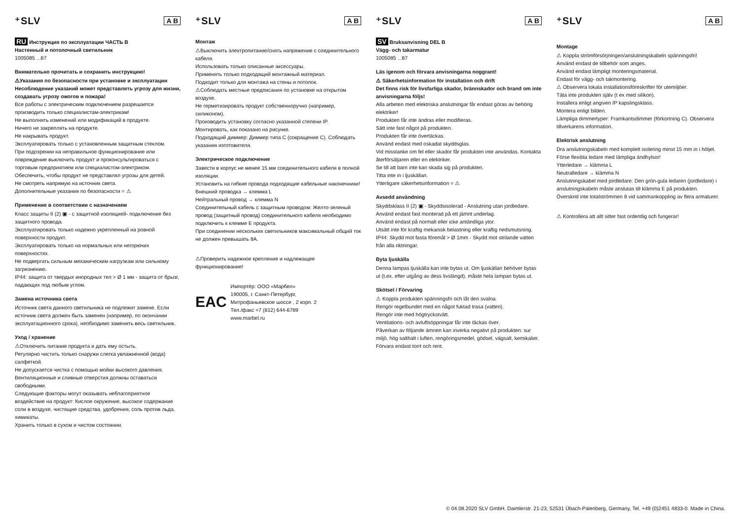⁺SLV A B
RU Инструкция по эксплуатации ЧАСТЬ B
Настенный и потолочный светильник
1005085 ...87
Внимательно прочитать и сохранить инструкцию!
⚠Указания по безопасности при установке и эксплуатации
Несоблюдение указаний может представлять угрозу для жизни, создавать угрозу ожогов и пожара!
Все работы с электрическим подключением разрешается производить только специалистам-электрикам!
Не выполнять изменений или модификаций в продукте.
Ничего не закреплять на продукте.
Не накрывать продукт.
Эксплуатировать только с установленным защитным стеклом.
При подозрении на неправильное функционирование или повреждение выключить продукт и проконсультироваться с торговым предприятием или специалистом-электриком.
Обеспечить, чтобы продукт не представлял угрозы для детей.
Не смотреть напрямую на источник света.
Дополнительные указания по безопасности = ⚠
Применение в соответствии с назначением
Класс защиты II (2) ▣ - с защитной изоляцией- подключение без защитного провода.
Эксплуатировать только надежно укрепленный на ровной поверхности продукт.
Эксплуатировать только на нормальных или негорючих поверхностях.
Не подвергать сильным механическим нагрузкам или сильному загрязнению.
IP44: защита от твердых инородных тел > Ø 1 мм - защита от брызг, падающих под любым углом.
Замена источника света
Источник света данного светильника не подлежит замене. Если источник света должен быть заменен (например, по окончании эксплуатационного срока), необходимо заменить весь светильник.
Уход / хранение
⚠Отключить питание продукта и дать ему остыть.
Регулярно чистить только снаружи слегка увлажненной (вода) салфеткой.
Не допускается чистка с помощью мойки высокого давления.
Вентиляционные и сливные отверстия должны оставаться свободными.
Следующие факторы могут оказывать неблагоприятное воздействие на продукт: Кислое окружение, высокое содержание соли в воздухе, чистящие средства, удобрения, соль против льда, химикаты.
Хранить только в сухом и чистом состоянии.
⁺SLV A B
Монтаж
⚠Выключить электропитание/снять напряжение с соединительного кабеля.
Использовать только описанные аксессуары.
Применять только подходящий монтажный материал.
Подходит только для монтажа на стены и потолок.
⚠Соблюдать местные предписания по установке на открытом воздухе.
Не герметизировать продукт собственноручно (например, силиконом).
Производить установку согласно указанной степени IP.
Монтировать, как показано на рисунке.
Подходящий диммер: Диммер типа С (сокращение С). Соблюдать указания изготовителя.
Электрическое подключение
Завести в корпус не менее 15 мм соединительного кабеля в полной изоляции.
Установить на гибкие провода подходящие кабельные наконечники!
Внешний проводка → клемма L
Нейтральный провод → клемма N
Соединительный кабель с защитным проводом: Желто-зеленый провод (защитный провод) соединительного кабеля необходимо подключить к клемме E продукта.
При соединении нескольких светильников максимальный общий ток не должен превышать 8А.
⚠Проверить надежное крепление и надлежащее функционирование!
EAC
Импортёр: ООО «Марбел»
190005, г. Санкт-Петербург,
Митрофаньевское шоссе , 2 корп. 2
Тел./факс +7 (812) 644-6789
www.marbel.ru
⁺SLV A B
SV Bruksanvisning DEL B
Vägg- och takarmatur
1005085 ...87
Läs igenom och förvara anvisningarna noggrant!
⚠ Säkerhetsinformation för installation och drift
Det finns risk för livsfarliga skador, brännskador och brand om inte anvisningarna följs!
Alla arbeten med elektriska anslutningar får endast göras av behörig elektriker!
Produkten får inte ändras eller modifieras.
Sätt inte fast något på produkten.
Produkten får inte övertäckas.
Använd endast med oskadat skyddsglas.
Vid misstanke om fel eller skador får produkten inte användas. Kontakta återförsäljaren eller en elektriker.
Se till att barn inte kan skada sig på produkten.
Titta inte in i ljuskällan.
Ytterligare säkerhetsinformation = ⚠
Avsedd användning
Skyddsklass II (2) ▣ - Skyddsisolerad - Anslutning utan jordledare.
Använd endast fast monterad på ett jämnt underlag.
Använd endast på normalt eller icke antändliga ytor.
Utsätt inte för kraftig mekanisk belastning eller kraftig nedsmutsning.
IP44: Skydd mot fasta föremål > Ø 1mm - Skydd mot strilande vatten från alla riktningar.
Byta ljuskälla
Denna lampas ljuskälla kan inte bytas ut. Om ljuskällan behöver bytas ut (t.ex. efter utgång av dess livslängd), måste hela lampan bytas ut.
Skötsel / Förvaring
⚠ Koppla produkten spänningsfri och låt den svalna.
Rengör regelbundet med en något fuktad trasa (vatten).
Rengör inte med högtryckstvätt.
Ventilations- och avluftsöppningar får inte täckas över.
Påverkan av följande ämnen kan inverka negativt på produkten: sur miljö, hög salthalt i luften, rengöringsmedel, gödsel, vägsalt, kemikalier.
Förvara endast torrt och rent.
⁺SLV A B
Montage
⚠ Koppla strömförsörjningen/anslutningskabeln spänningsfri!
Använd endast de tillbehör som anges.
Använd endast lämpligt monteringsmaterial.
Endast för vägg- och takmontering.
⚠ Observera lokala installationsföreskrifter för utemiljöer.
Täta inte produkten själv (t ex med silikon).
Installera enligt angiven IP kapslingsklass.
Montera enligt bilden.
Lämpliga dimmertyper: Framkantsdimmer (förkortning C). Observera tillverkarens information.
Elektrisk anslutning
Dra anslutningskabeln med komplett isolering minst 15 mm in i höljet.
Förse flexibla ledare med lämpliga ändhylsor!
Ytterledare → klämma L
Neutralledare → klämma N
Anslutningskabel med jordledare: Den grön-gula ledaren (jordledare) i anslutningskabeln måste anslutas till klämma E på produkten.
Överskrid inte totalströmmen 8 vid sammankoppling av flera armaturer.
⚠ Kontrollera att allt sitter fast ordentlig och fungerar!
© 04.08.2020 SLV GmbH, Daimlerstr. 21-23, 52531 Übach-Palenberg, Germany, Tel. +49 (0)2451 4833-0. Made in China.